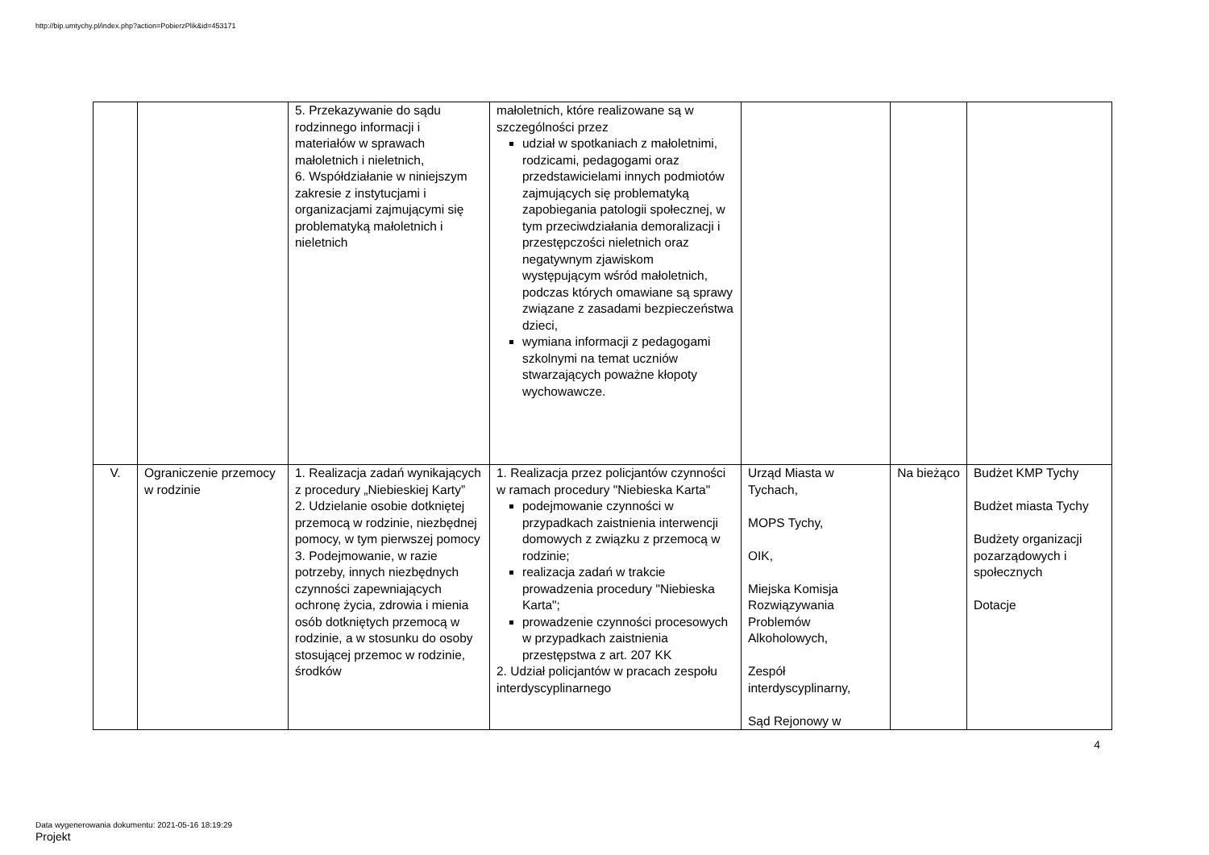http://bip.umtychy.pl/index.php?action=PobierzPlik&id=453171
| | | 5. Przekazywanie do sądu rodzinnego informacji i materiałów w sprawach małoletnich i nieletnich, 6. Współdziałanie w niniejszym zakresie z instytucjami i organizacjami zajmującymi się problematyką małoletnich i nieletnich | małoletnich, które realizowane są w szczególności przez udział w spotkaniach z małoletnimi, rodzicami, pedagogami oraz przedstawicielami innych podmiotów zajmujących się problematyką zapobiegania patologii społecznej, w tym przeciwdziałania demoralizacji i przestępczości nieletnich oraz negatywnym zjawiskom występującym wśród małoletnich, podczas których omawiane są sprawy związane z zasadami bezpieczeństwa dzieci, wymiana informacji z pedagogami szkolnymi na temat uczniów stwarzających poważne kłopoty wychowawcze. | | | |
| V. | Ograniczenie przemocy w rodzinie | 1. Realizacja zadań wynikających z procedury „Niebieskiej Karty” 2. Udzielanie osobie dotkniętej przemocą w rodzinie, niezbędnej pomocy, w tym pierwszej pomocy 3. Podejmowanie, w razie potrzeby, innych niezbędnych czynności zapewniających ochronę życia, zdrowia i mienia osób dotkniętych przemocą w rodzinie, a w stosunku do osoby stosującej przemoc w rodzinie, środków | 1. Realizacja przez policjantów czynności w ramach procedury "Niebieska Karta" podejmowanie czynności w przypadkach zaistnienia interwencji domowych z związku z przemocą w rodzinie; realizacja zadań w trakcie prowadzenia procedury "Niebieska Karta"; prowadzenie czynności procesowych w przypadkach zaistnienia przestępstwa z art. 207 KK 2. Udział policjantów w pracach zespołu interdyscyplinarnego | Urząd Miasta w Tychach, MOPS Tychy, OIK, Miejska Komisja Rozwiązywania Problemów Alkoholowych, Zespół interdyscyplinarny, Sąd Rejonowy w | Na bieżąco | Budżet KMP Tychy Budżet miasta Tychy Budżety organizacji pozarządowych i społecznych Dotacje |
4
Data wygenerowania dokumentu: 2021-05-16 18:19:29
Projekt